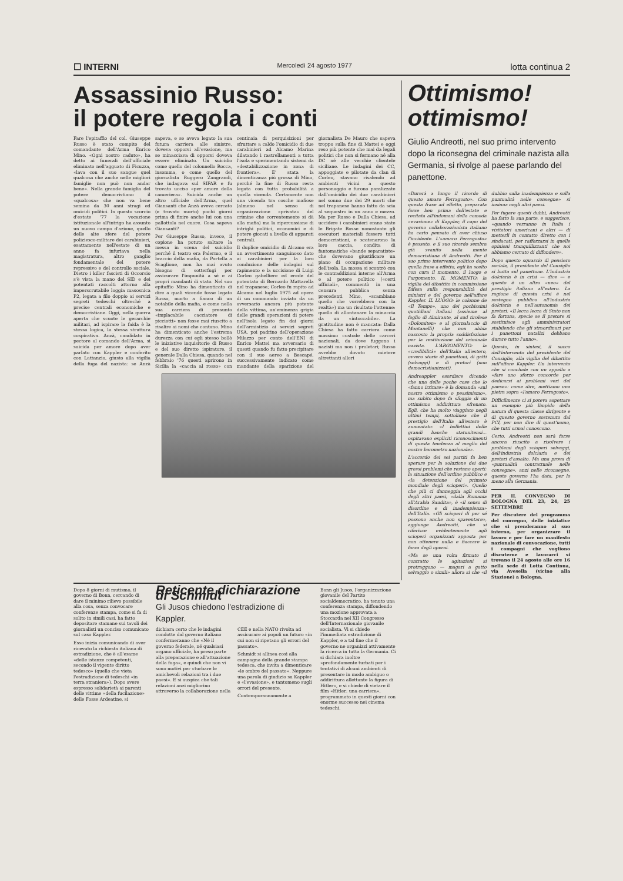☐ INTERNI Mercoledì 24 agosto 1977 lotta continua 2
Assassinio Russo:
il potere regola i conti
Fare l'epitaffio del col. Giuseppe Russo è stato compito del comandante dell'Arma Enrico Mino. «Ogni nostro caduto», ha detto ai funerali dell'ufficiale eliminato nell'agguato di Ficuzza, «lava con il suo sangue quel qualcosa che anche nelle migliori famiglie non può non andar bene». Nella grande famiglia del potere democristiano il «qualcosa» che non va bene semina da 30 anni stragi ed omicidi politici. In questo scorcio d'estate '77 la vocazione istituzionale all'intrigo ha assunto un nuovo campo d'azione, quello delle alte sfere del potere poliziesco-militare dei carabinieri, esattamente nell'estate di un anno fa infuriava nella magistratura, altro ganglio fondamentale del potere repressivo e del controllo sociale. Dietro i killer fascisti di Occorsio s'è vista la mano del SID e dei potentati raccolti attorno alla imperscrutabile loggia masosnica P2, legata a filo doppio ai servizi segreti tedeschi oltreché a precise centrali economiche e democristiane. Oggi, nella guerra aperta che scuote le gerarchie militari, ad ispirare la faida è la stessa logica, la stessa struttura cospirativa. Anzà, candidato in pectore al comando dell'Arma, si suicida per amore dopo aver parlato con Kappler e conferito con Lattanzio, giusto alla vigilia della fuga del nazista: se Anzà sapeva, e se aveva legato la sua futura carriera alle sinistre, doveva opporsi all'evasione, ma se minacciava di opporsi doveva essere eliminato. Un suicidio come quello del colonnello Rocca, insomma, o come quello del giornalista Ruggero Zangrandi, che indagava sul SIFAR e fu trovato ucciso «per amore della cameriera». Suicida anche un altro ufficiale dell'Arma, quel Giansanti che Anzà aveva cercato (e trovato morto) pochi giorni prima di finire anche lui con una pallottola nel cuore. Cosa sapeva Giansanti?
Per Giuseppe Russo, invece, il copione ha potuto saltare la messa in scena del suicidio perché il teatro era Palermo, e il braccio della mafia, da Portella a Scaglione, non ha mai avuto bisogno di sotterfugi per assicurare l'impunità a sé e ai propri mandanti di stato. Nel suo epitaffio Mino ha dimenticato di dire a quali vicende fosse legato Russo, morto a fianco di un notabile della mafia, e come nella sua carriera di presunto «implacabile cacciatore di picciotti» non fosse mai riuscito a risalire ai nomi che contano. Mino ha dimenticato anche l'estrema durezza con cui egli stesso bollò le iniziative inquisitorie di Russo e del suo diretto ispiratore, il generale Dalla Chiesa, quando nel febbraio '76 questi aprirono in Sicilia la «caccia al rosso» con centinaia di perquisizioni per sfruttare a caldo l'omicidio di due carabinieri ad Alcamo Marina dilatando i rastrellamenti a tutta l'isola e sperimentando sistemi da «destabilizzazione in zona di frontiera». E' stata la dimenticanza più grossa di Mino, perché la fine di Russo resta legata con tutta probabilità a quella vicenda. Certamente non una vicenda tra cosche mafiose (almeno nel senso di organizzazione «privata» del crimine che correntemente si dà alla mafia) ma la ripercussione di intrighi politici, economici e di potere giocati a livello di apparati centrali.
Il duplice omicidio di Alcamo era un avvertimento sanguinoso dato ai carabinieri per la loro conduzione delle indagini sul rapimento e la uccisione di Luigi Corleo gabelliere ed erede del potentato di Bernardo Mattarella nel trapanese; Corleo fu rapito ad Alcamo nel luglio 1975 ad opera di un commando inviato da un avversario ancora più potente della vittima, un'eminenza grigia delle grandi operazioni di potere nell'isola legato fin dai giorni dell'armistizio ai servizi segreti USA, poi padrino dell'operazione Milazzo per conto dell'ENI di Enrico Mattei ma avversario di questi quando fu fatto precipitare con il suo aereo a Bescapé, successivamente indicato come mandante della sparizione del giornalista De Mauro che sapeva troppo sulla fine di Mattei e oggi reso più potente che mai da legali politici che non si fermano né alla DC né alle vecchie clientele siciliane. Le indagini dei CC, appoggiate e pilotate da clan di Corleo, stavano risalendo ad ambienti vicini a questo personaggio e furono paralizzate dall'omicidio dei due carabinieri nel sonno due dei 29 morti che nel trapanese hanno fatto da scia al sequestro in un anno e mezzo. Ma per Russo e Dalla Chiesa, ad uccidere i carabinieri erano state le Brigate Rosse nonostante gli esecutori materiali fossero tutti democristiani, e scatenarono la loro caccia, condita di fantomatiche «bande separatiste» che dovevano giustificare un piano di occupazione militare dell'isola. La mossa si scontrò con le contraddizioni interne all'Arma e al potere politico («certi ufficiali», commentò in una censura pubblica senza precedenti Mino, «scambiano quello che vorrebbero con la realtà») ma un risultato l'ottenne: quello di allontanare la minaccia da un «intoccabile». La gratitudine non è mancata: Dalla Chiesa ha fatto carriera come massimo custode delle carceri nazionali, da dove fuggono i nazisti ma non i proletari; Russo avrebbe dovuto mietere altrettanti allori
Ottimismo!
ottimismo!
Giulio Andreotti, nel suo primo intervento dopo la riconsegna del criminale nazista alla Germania, si rivolge al paese parlando del panettone.
«Durerà a lungo il ricordo di questo amaro Ferragosto». Con questa frase ad effetto, preparata forse ben prima dell'estate e recitata all'indomani della comoda «evasione» di Kappler, il capo del governo collaborazionista italiano ha certo pensato di aver chiuso l'incidente. L'«amaro Ferragosto» è passato, e il suo ricordo sembra già svanito nella mente democristiana di Andreotti. Per il suo primo intervento politico dopo quella frase a effetto, egli ha scelto con cura il momento, il luogo e l'argomento. IL MOMENTO: la vigilia del dibattito in commissione Difesa sulla responsabilità dei ministri e del governo nell'affare Kappler. IL LUOGO: le colonne de «Il Tempo», uno dei pochissimi quotidiani italiani (assieme al foglio di Almirante, al sud tirolese «Dolomiten» e al giornalaccio di Montanelli) che non abbia nascosto la propria soddisfazione per la restituzione del criminale nazista. L'ARGOMENTO: la «credibilità» dell'Italia all'estero, ovvero storie di panettoni, di gatti (selvaggi) e di pretori (non democristianizzati).
Andreappler esordisce dicendo che una delle poche cose che lo «fanno irritare» è la domanda «sul nostro ottimismo o pessimismo», ma subito dopo fa sfoggio di un ottimismo addirittura sfrenato. Egli, che ha molto viaggiato negli ultimi tempi, sottolinea che il prestigio dell'Italia all'estero è aumentato: «I bollettini delle grandi banche statunitensi... ospitavano espliciti riconoscimenti di questa tendenza al meglio del nostro barometro nazionale».
L'accordo dei sei partiti fa ben sperare per la soluzione dei due grossi problemi che restano aperti: la situazione dell'ordine pubblico e «la detenzione del primato mondiale degli scioperi». Quello che più ci danneggia agli occhi degli altri paesi, «dalla Romania all'Arabia Saudita», è «il senso di disordine e di inadempienza» dell'Italia. «Gli scioperi di per sé possono anche non spaventare», aggiunge Andreotti, che si riferisce evidentemente agli scioperi organizzati apposta per non ottenere nulla e fiaccare la forza degli operai.
«Ma se una volta firmato il contratto le agitazioni si protraggono — magari a gatto selvaggio o simili» allora si che «il dubbio sulla inadempienza e sulla puntualità nelle consegne» si insinua negli altri paesi.
Per fugare questi dubbi, Andreotti ha fatto la sua parte, e suggerisce, «quando verranno in Italia i visitatori americani e altri — di metterli in contatto diretto con i sindacati, per rafforzarsi in quelle opinioni tranquillizzanti che noi abbiamo cercato di diffondere».
Dopo questo squarcio di pensiero sociale, il presidente del Consiglio si butta sul panettone. L'industria dolciaria è in crisi — dice — e questo è un altro «neo» del prestigio italiano all'estero. La ragione di questa crisi è nel sostegno pubblico all'industria dolciaria e nell'autonomia dei pretori: «Il lecca lecca di Stato non fa fortuna, specie se il pretore si sostituisce agli amministratori stabilendo che gli straordinari per i panettoni natalizi debbano durare tutto l'anno».
Questo, in sintesi, il succo dell'intervento del presidente del Consiglio, alla vigilia del dibattito sull'affare Kappler. Un intervento che si conclude con un appello a «fare uno sforzo concorde per dedicarsi ai problemi veri del paese»: come dire, mettiamo una pietra sopra «l'amaro Ferragosto».
Difficilmente ci si poteva aspettare un esempio più limpido della natura di questa classe dirigente e di questo governo sostenuto dal PCI, per non dire di quest'uomo, che tutti ormai conoscono.
Certo, Andreotti non sarà forse ancora riuscito a risolvere i problemi degli scioperi selvaggi, dell'industria dolciaria e dei pretori d'assalto. Ma una prova di «puntualità contrattuale nelle consegne», anzi nelle riconsegne, questo governo l'ha data, per lo meno alla Germania.
PER IL CONVEGNO DI BOLOGNA DEL 23, 24, 25 SETTEMBRE
Per discutere del programma del convegno, delle iniziative che si prenderanno al suo interno, per organizzare il lavoro e per fare un manifesto nazionale di convocazione, tutti i compagni che vogliono discuterne e lavorarci si trovano il 24 agosto alle ore 16 nella sede di Lotta Continua, via Avesella (vicino alla Stazione) a Bologna.
Dopo 8 giorni di mutismo, il governo di Bonn, cercando di dare il minimo rilievo possibile alla cosa, senza convocare conferenze stampa, come si fa di solito in simili casi, ha fatto depositare stamane sui tavoli dei giornalisti un conciso comunicato sul caso Kappler.
Esso inizia comunicando di aver ricevuto la richiesta italiana di estradizione, che è all'esame «delle istanze competenti, secondo il vigente diritto tedesco» (quello che vieta l'estradizione di tedeschi «in terra straniera»). Dopo avere espresso solidarietà ai parenti delle vittime «della fucilazione» delle Fosse Ardeatine, si
Reticente dichiarazione di Schmidt
Gli Jusos chiedono l'estradizione di Kappler.
dichiara certo che le indagini condotte dal governo italiano confermeranno che «Né il governo federale, né qualsiasi organo ufficiale, ha preso parte alla preparazione e all'attuazione della fuga», e quindi che non vi sono motivi per «turbare le amichevoli relazioni tra i due paesi». E si auspica che tali relazioni anzi migliorino attraverso la collaborazione nella CEE e nella NATO rivolta ad assicurare ai popoli un futuro «in cui non si ripetano gli errori del passato».
Schmidt si allinea così alla campagna della grande stampa tedesca, che invita a dimenticare «le ombre del passato». Neppure una parola di giudizio su Kappler e «l'evasione», e tantomeno sugli orrori del presente.
Contemporaneamente a
Bonn gli Jusos, l'organizzazione giovanile del Partito socialdemocratico, ha tenuto una conferenza stampa, diffondendo una mozione approvata a Stoccarda nel XII Congresso dell'Internazionale giovanile socialista. Vi si chiede l'immediata estradizione di Kappler, e a tal fine che il governo ne organizzi attivamente la ricerca in tutta la Germania. Ci si dichiara inoltre «profondamente turbati per i tentativi di alcuni ambienti di presentare in modo ambiguo o addirittura allettante la figura di Hitler», e si chiede di vietare il film «Hitler: una carriera», programmato in questi giorni con enorme successo nei cinema tedeschi.